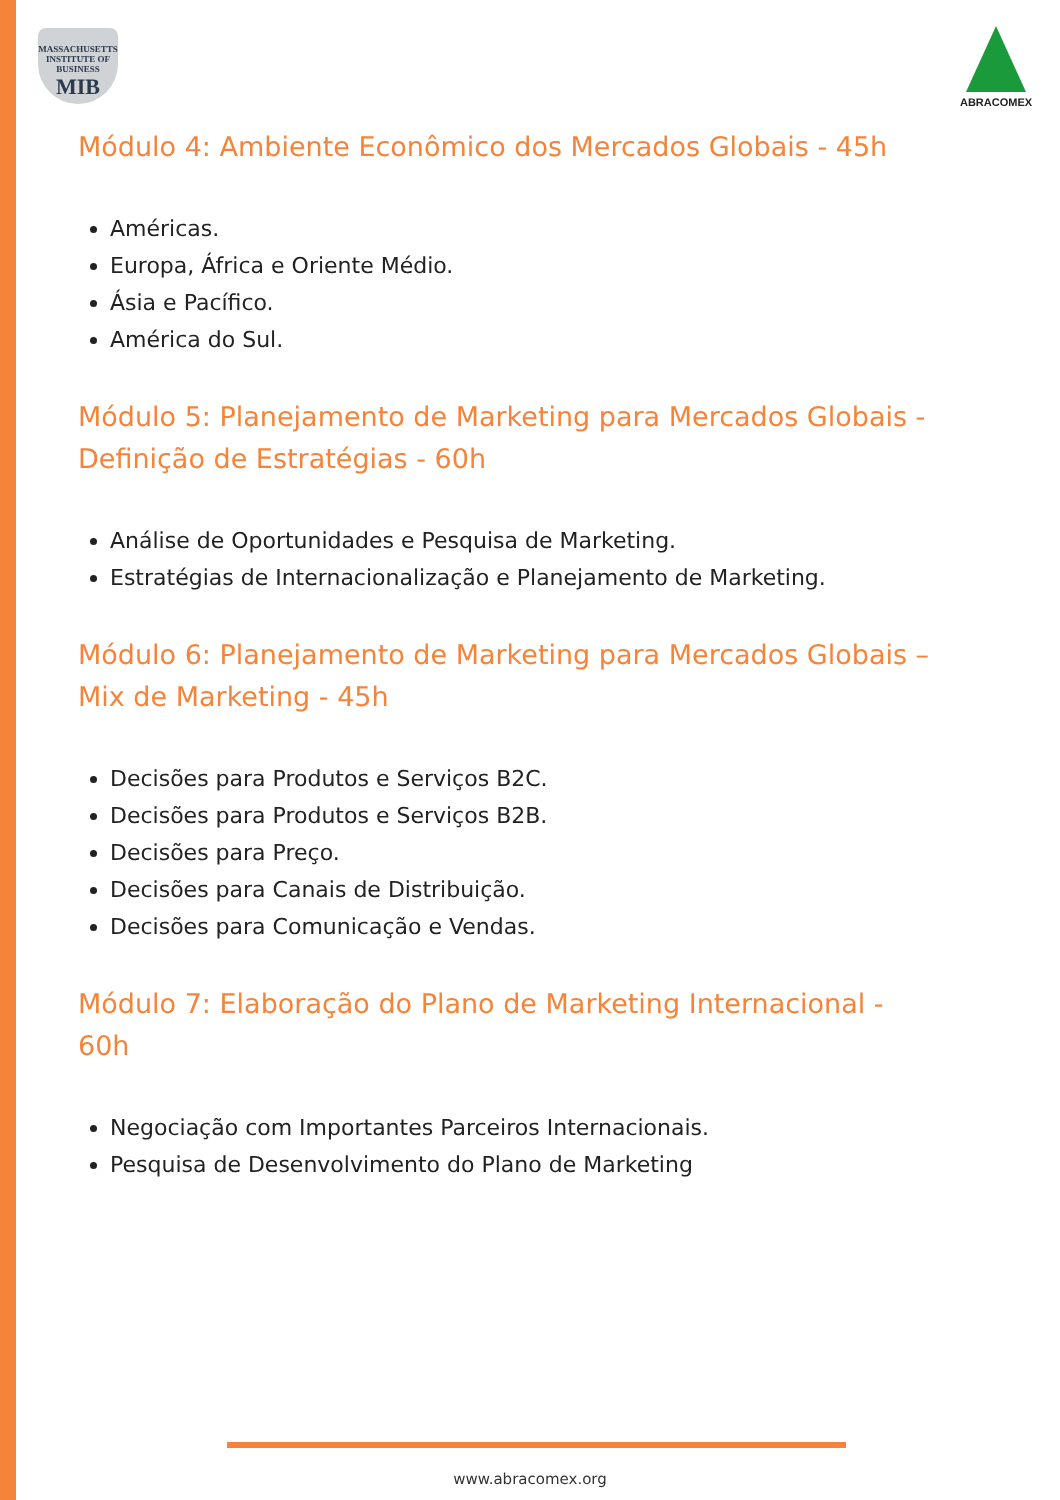MASSACHUSETTS INSTITUTE OF BUSINESS
MIB
ABRACOMEX
Módulo 4: Ambiente Econômico dos Mercados Globais - 45h
Américas.
Europa, África e Oriente Médio.
Ásia e Pacífico.
América do Sul.
Módulo 5: Planejamento de Marketing para Mercados Globais - Definição de Estratégias - 60h
Análise de Oportunidades e Pesquisa de Marketing.
Estratégias de Internacionalização e Planejamento de Marketing.
Módulo 6: Planejamento de Marketing para Mercados Globais – Mix de Marketing - 45h
Decisões para Produtos e Serviços B2C.
Decisões para Produtos e Serviços B2B.
Decisões para Preço.
Decisões para Canais de Distribuição.
Decisões para Comunicação e Vendas.
Módulo 7: Elaboração do Plano de Marketing Internacional - 60h
Negociação com Importantes Parceiros Internacionais.
Pesquisa de Desenvolvimento do Plano de Marketing
www.abracomex.org